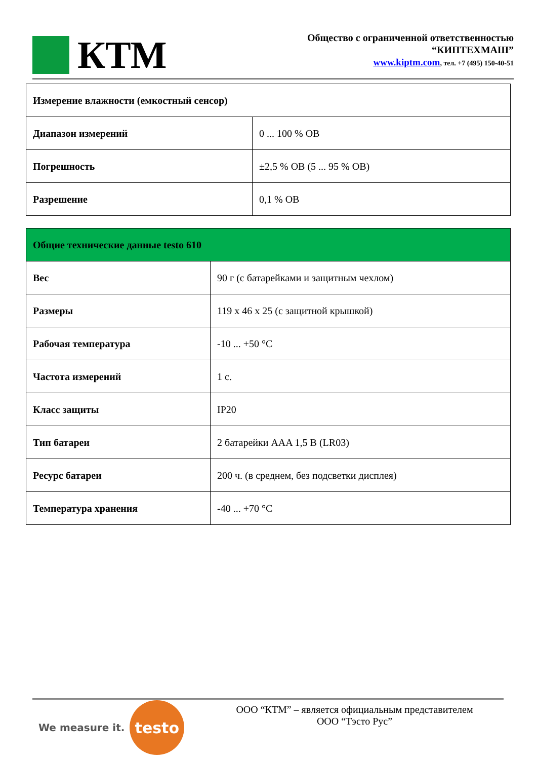КТМ
Общество с ограниченной ответственностью
“КИПТЕХМАШ”
www.kiptm.com, тел. +7 (495) 150-40-51
| Измерение влажности (емкостный сенсор) | |
| Диапазон измерений | 0 ... 100 % ОВ |
| Погрешность | ±2,5 % ОВ (5 ... 95 % ОВ) |
| Разрешение | 0,1 % ОВ |
| Общие технические данные testo 610 | |
| Вес | 90 г (с батарейками и защитным чехлом) |
| Размеры | 119 x 46 x 25 (с защитной крышкой) |
| Рабочая температура | -10 ... +50 °C |
| Частота измерений | 1 с. |
| Класс защиты | IP20 |
| Тип батареи | 2 батарейки AAA 1,5 В (LR03) |
| Ресурс батареи | 200 ч. (в среднем, без подсветки дисплея) |
| Температура хранения | -40 ... +70 °C |
We measure it.
testo
ООО “КТМ” – является официальным представителем
ООО “Тэсто Рус”